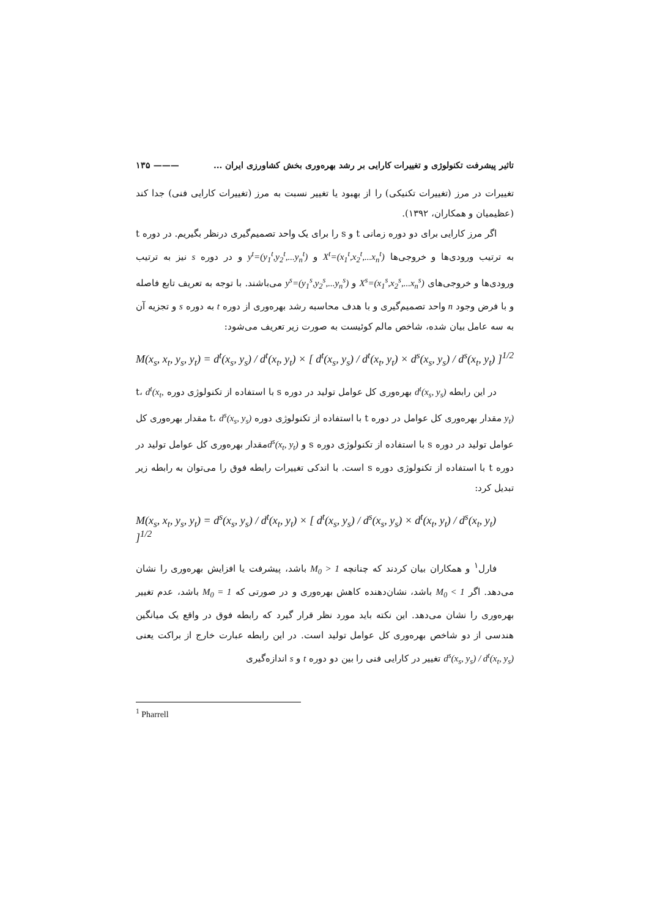تاثیر پیشرفت تکنولوژی و تغییرات کارایی بر رشد بهره‌وری بخش کشاورزی ایران ... ——— ۱۳۵
تغییرات در مرز (تغییرات تکنیکی) را از بهبود یا تغییر نسبت به مرز (تغییرات کارایی فنی) جدا کند (عظیمیان و همکاران، ۱۳۹۲).
اگر مرز کارایی برای دو دوره زمانی t و s را برای یک واحد تصمیم‌گیری درنظر بگیریم. در دوره t به ترتیب ورودی‌ها و خروجی‌ها X<sup>t</sup>=(x<sub>1</sub><sup>t</sup>,x<sub>2</sub><sup>t</sup>,...x<sub>n</sub><sup>t</sup>) و y<sup>t</sup>=(y<sub>1</sub><sup>t</sup>,y<sub>2</sub><sup>t</sup>,...y<sub>n</sub><sup>t</sup>) و در دوره s نیز به ترتیب ورودی‌ها و خروجی‌های X<sup>s</sup>=(x<sub>1</sub><sup>s</sup>,x<sub>2</sub><sup>s</sup>,...x<sub>n</sub><sup>s</sup>) و y<sup>s</sup>=(y<sub>1</sub><sup>s</sup>,y<sub>2</sub><sup>s</sup>,...y<sub>n</sub><sup>s</sup>) می‌باشند. با توجه به تعریف تابع فاصله و با فرض وجود n واحد تصمیم‌گیری و با هدف محاسبه رشد بهره‌وری از دوره t به دوره s و تجزیه آن به سه عامل بیان شده، شاخص مالم کوئیست به صورت زیر تعریف می‌شود:
M(x<sub>s</sub>, x<sub>t</sub>, y<sub>s</sub>, y<sub>t</sub>) = d<sup>t</sup>(x<sub>s</sub>, y<sub>s</sub>) / d<sup>t</sup>(x<sub>t</sub>, y<sub>t</sub>) × [ d<sup>t</sup>(x<sub>s</sub>, y<sub>s</sub>) / d<sup>t</sup>(x<sub>t</sub>, y<sub>t</sub>) × d<sup>s</sup>(x<sub>s</sub>, y<sub>s</sub>) / d<sup>s</sup>(x<sub>t</sub>, y<sub>t</sub>) ]<sup>1/2</sup>
در این رابطه d<sup>t</sup>(x<sub>s</sub>, y<sub>s</sub>) بهره‌وری کل عوامل تولید در دوره s با استفاده از تکنولوژی دوره t، d<sup>t</sup>(x<sub>t</sub>, y<sub>t</sub>) مقدار بهره‌وری کل عوامل در دوره t با استفاده از تکنولوژی دوره t، d<sup>s</sup>(x<sub>s</sub>, y<sub>s</sub>) مقدار بهره‌وری کل عوامل تولید در دوره s با استفاده از تکنولوژی دوره s و d<sup>s</sup>(x<sub>t</sub>, y<sub>t</sub>) مقدار بهره‌وری کل عوامل تولید در دوره t با استفاده از تکنولوژی دوره s است. با اندکی تغییرات رابطه فوق را می‌توان به رابطه زیر تبدیل کرد:
M(x<sub>s</sub>, x<sub>t</sub>, y<sub>s</sub>, y<sub>t</sub>) = d<sup>s</sup>(x<sub>s</sub>, y<sub>s</sub>) / d<sup>t</sup>(x<sub>t</sub>, y<sub>t</sub>) × [ d<sup>t</sup>(x<sub>s</sub>, y<sub>s</sub>) / d<sup>s</sup>(x<sub>s</sub>, y<sub>s</sub>) × d<sup>t</sup>(x<sub>t</sub>, y<sub>t</sub>) / d<sup>s</sup>(x<sub>t</sub>, y<sub>t</sub>) ]<sup>1/2</sup>
فارل<sup>۱</sup> و همکاران بیان کردند که چنانچه M<sub>0</sub> > 1 باشد، پیشرفت یا افزایش بهره‌وری را نشان می‌دهد. اگر M<sub>0</sub> < 1 باشد، نشان‌دهنده کاهش بهره‌وری و در صورتی که M<sub>0</sub> = 1 باشد، عدم تغییر بهره‌وری را نشان می‌دهد. این نکته باید مورد نظر قرار گیرد که رابطه فوق در واقع یک میانگین هندسی از دو شاخص بهره‌وری کل عوامل تولید است. در این رابطه عبارت خارج از براکت یعنی d<sup>s</sup>(x<sub>s</sub>, y<sub>s</sub>) / d<sup>t</sup>(x<sub>t</sub>, y<sub>s</sub>) تغییر در کارایی فنی را بین دو دوره t و s اندازه‌گیری
<sup>1</sup> Pharrell